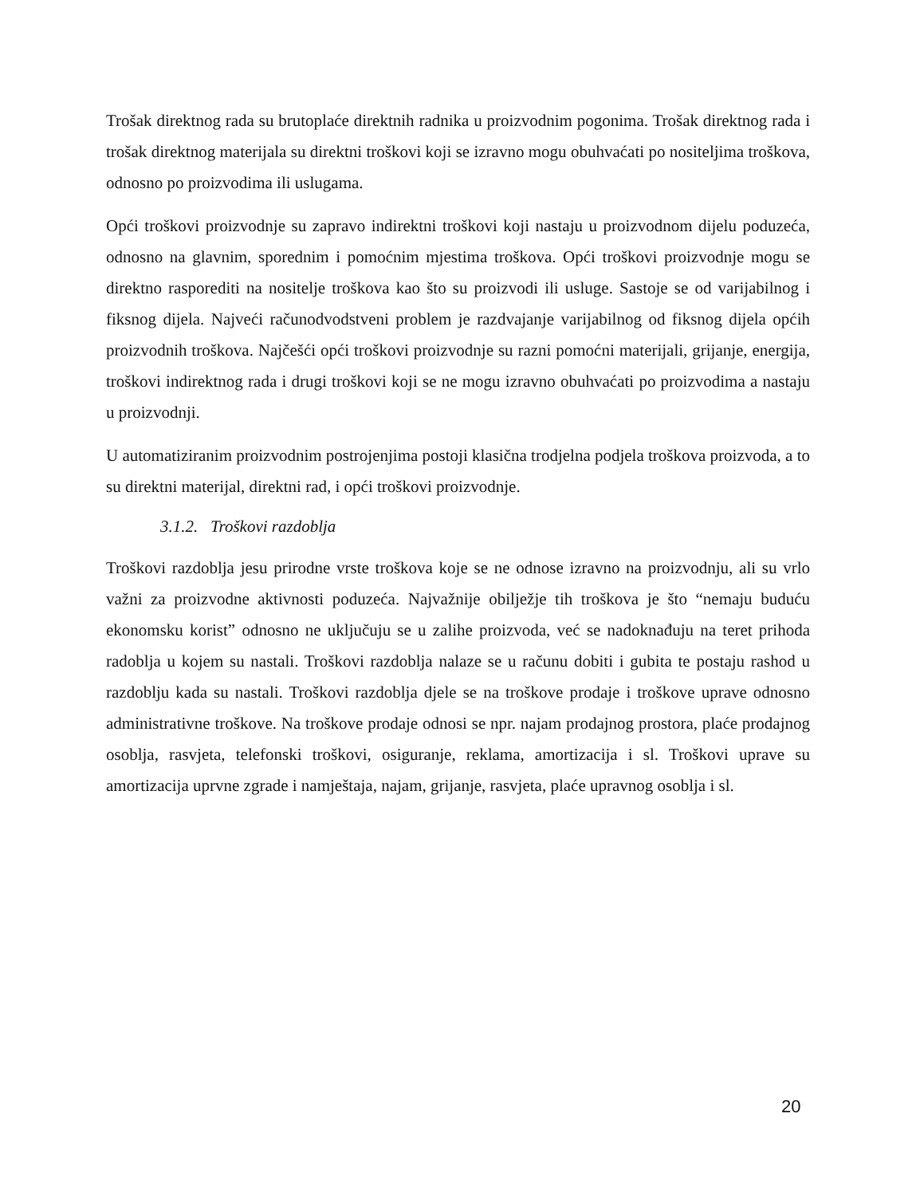Trošak direktnog rada su brutoplaće direktnih radnika u proizvodnim pogonima. Trošak direktnog rada i trošak direktnog materijala su direktni troškovi koji se izravno mogu obuhvaćati po nositeljima troškova, odnosno po proizvodima ili uslugama.
Opći troškovi proizvodnje su zapravo indirektni troškovi koji nastaju u proizvodnom dijelu poduzeća, odnosno na glavnim, sporednim i pomoćnim mjestima troškova. Opći troškovi proizvodnje mogu se direktno rasporediti na nositelje troškova kao što su proizvodi ili usluge. Sastoje se od varijabilnog i fiksnog dijela. Najveći računodvodstveni problem je razdvajanje varijabilnog od fiksnog dijela općih proizvodnih troškova. Najčešći opći troškovi proizvodnje su razni pomoćni materijali, grijanje, energija, troškovi indirektnog rada i drugi troškovi koji se ne mogu izravno obuhvaćati po proizvodima a nastaju u proizvodnji.
U automatiziranim proizvodnim postrojenjima postoji klasična trodjelna podjela troškova proizvoda, a to su direktni materijal, direktni rad, i opći troškovi proizvodnje.
3.1.2. Troškovi razdoblja
Troškovi razdoblja jesu prirodne vrste troškova koje se ne odnose izravno na proizvodnju, ali su vrlo važni za proizvodne aktivnosti poduzeća. Najvažnije obilježje tih troškova je što “nemaju buduću ekonomsku korist” odnosno ne uključuju se u zalihe proizvoda, već se nadoknađuju na teret prihoda radoblja u kojem su nastali. Troškovi razdoblja nalaze se u računu dobiti i gubita te postaju rashod u razdoblju kada su nastali. Troškovi razdoblja djele se na troškove prodaje i troškove uprave odnosno administrativne troškove. Na troškove prodaje odnosi se npr. najam prodajnog prostora, plaće prodajnog osoblja, rasvjeta, telefonski troškovi, osiguranje, reklama, amortizacija i sl. Troškovi uprave su amortizacija uprvne zgrade i namještaja, najam, grijanje, rasvjeta, plaće upravnog osoblja i sl.
20